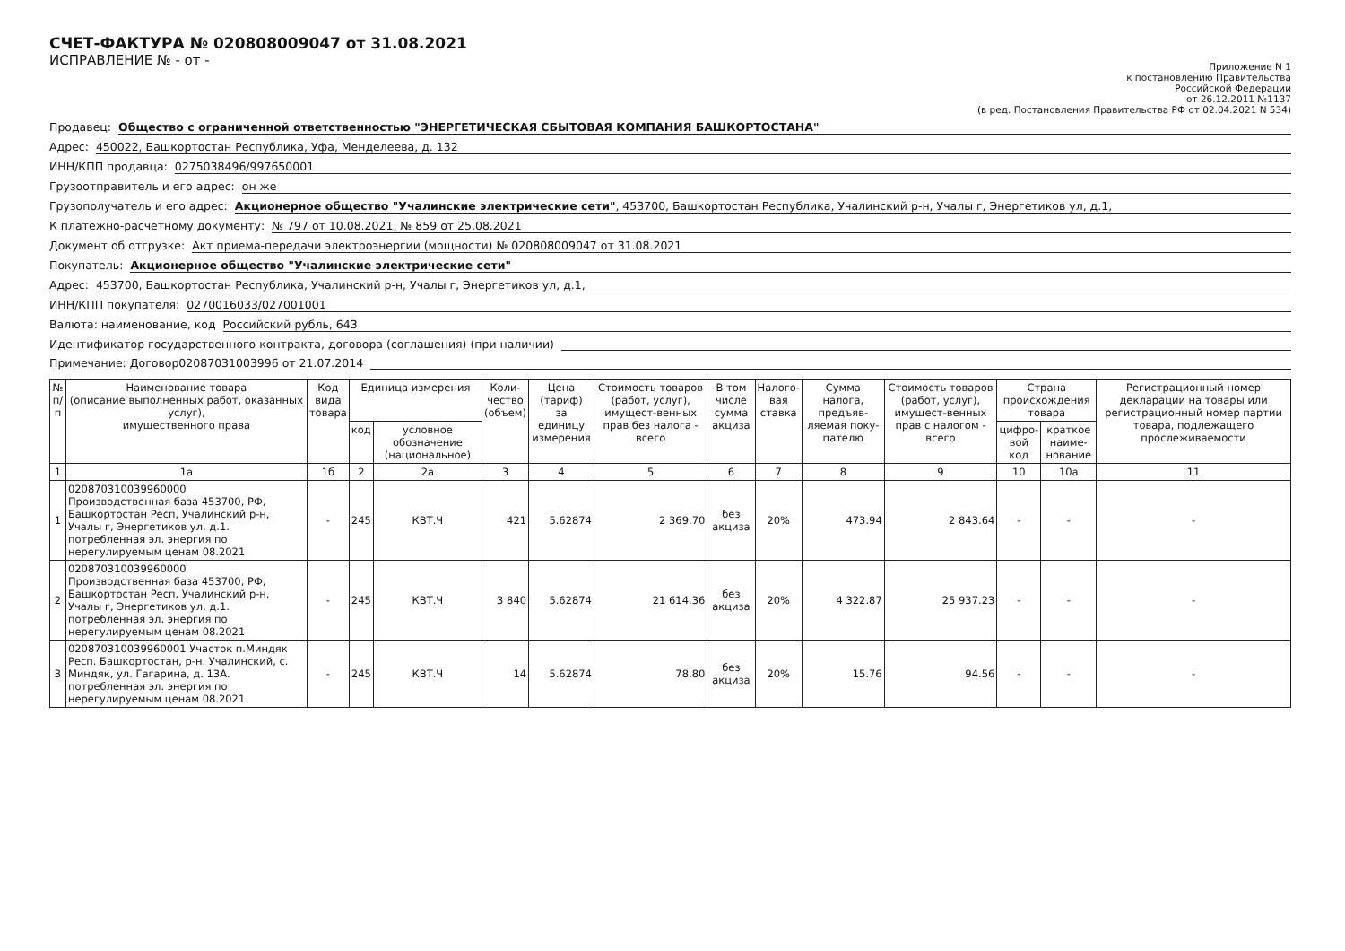СЧЕТ-ФАКТУРА № 020808009047 от 31.08.2021
ИСПРАВЛЕНИЕ № - от -
Приложение N 1
к постановлению Правительства
Российской Федерации
от 26.12.2011 №1137
(в ред. Постановления Правительства РФ от 02.04.2021 N 534)
Продавец: Общество с ограниченной ответственностью "ЭНЕРГЕТИЧЕСКАЯ СБЫТОВАЯ КОМПАНИЯ БАШКОРТОСТАНА"
Адрес: 450022, Башкортостан Республика, Уфа, Менделеева, д. 132
ИНН/КПП продавца: 0275038496/997650001
Грузоотправитель и его адрес: он же
Грузополучатель и его адрес: Акционерное общество "Учалинские электрические сети", 453700, Башкортостан Республика, Учалинский р-н, Учалы г, Энергетиков ул, д.1,
К платежно-расчетному документу: № 797 от 10.08.2021, № 859 от 25.08.2021
Документ об отгрузке: Акт приема-передачи электроэнергии (мощности) № 020808009047 от 31.08.2021
Покупатель: Акционерное общество "Учалинские электрические сети"
Адрес: 453700, Башкортостан Республика, Учалинский р-н, Учалы г, Энергетиков ул, д.1,
ИНН/КПП покупателя: 0270016033/027001001
Валюта: наименование, код Российский рубль, 643
Идентификатор государственного контракта, договора (соглашения) (при наличии)
Примечание: Договор02087031003996 от 21.07.2014
| № п/п | Наименование товара (описание выполненных работ, оказанных услуг), имущественного права | Код вида товара | Единица измерения | | Коли- чество (объем) | Цена (тариф) за единицу измерения | Стоимость товаров (работ, услуг), имущест-венных прав без налога - всего | В том числе сумма акциза | Налого- вая ставка | Сумма налога, предъяв-ляемая поку-пателю | Стоимость товаров (работ, услуг), имущест-венных прав с налогом - всего | Страна происхождения товара | | Регистрационный номер декларации на товары или регистрационный номер партии товара, подлежащего прослеживаемости |
| --- | --- | --- | --- | --- | --- | --- | --- | --- | --- | --- | --- | --- | --- | --- |
| | | | код | условное обозначение (национальное) | | | | | | | | цифро- вой код | краткое наиме- нование | |
| 1 | 1а | 1б | 2 | 2а | 3 | 4 | 5 | 6 | 7 | 8 | 9 | 10 | 10а | 11 |
| 1 | 020870310039960000 Производственная база 453700, РФ, Башкортостан Респ, Учалинский р-н, Учалы г, Энергетиков ул, д.1. потребленная эл. энергия по нерегулируемым ценам 08.2021 | - | 245 | КВТ.Ч | 421 | 5.62874 | 2 369.70 | без акциза | 20% | 473.94 | 2 843.64 | - | - | - |
| 2 | 020870310039960000 Производственная база 453700, РФ, Башкортостан Респ, Учалинский р-н, Учалы г, Энергетиков ул, д.1. потребленная эл. энергия по нерегулируемым ценам 08.2021 | - | 245 | КВТ.Ч | 3 840 | 5.62874 | 21 614.36 | без акциза | 20% | 4 322.87 | 25 937.23 | - | - | - |
| 3 | 020870310039960001 Участок п.Миндяк Респ. Башкортостан, р-н. Учалинский, с. Миндяк, ул. Гагарина, д. 13А. потребленная эл. энергия по нерегулируемым ценам 08.2021 | - | 245 | КВТ.Ч | 14 | 5.62874 | 78.80 | без акциза | 20% | 15.76 | 94.56 | - | - | - |